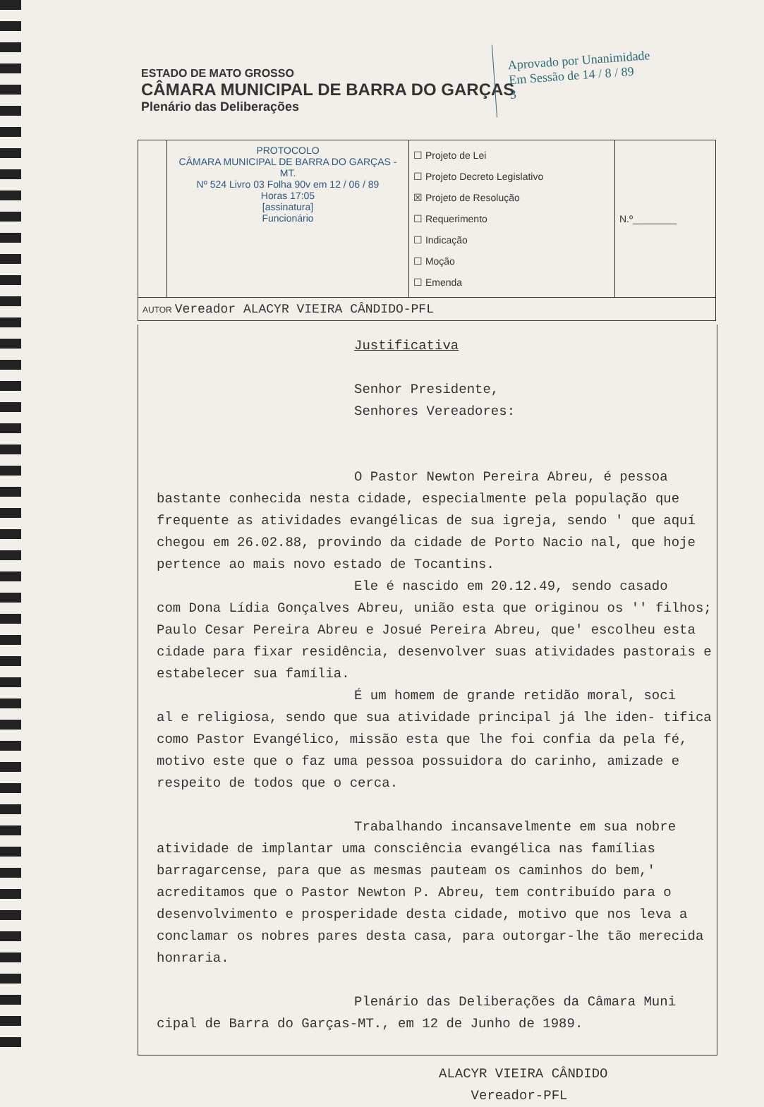ESTADO DE MATO GROSSO
CÂMARA MUNICIPAL DE BARRA DO GARÇAS
Plenário das Deliberações
Aprovado por Unanimidade
Em Sessão de 14 / 8 / 89
3
| | PROTOCOLO CÂMARA MUNICIPAL DE BARRA DO GARÇAS - MT. Nº 524 Livro 03 Folha 90v em 12 / 06 / 89 Horas 17:05 [assinatura] Funcionário | ☐ Projeto de Lei ☐ Projeto Decreto Legislativo ☒ Projeto de Resolução ☐ Requerimento ☐ Indicação ☐ Moção ☐ Emenda | N.º________ |
| AUTOR Vereador ALACYR VIEIRA CÂNDIDO-PFL | | | |
Justificativa
Senhor Presidente,
Senhores Vereadores:
O Pastor Newton Pereira Abreu, é pessoa
bastante conhecida nesta cidade, especialmente pela população que frequente as atividades evangélicas de sua igreja, sendo ' que aquí chegou em 26.02.88, provindo da cidade de Porto Nacio nal, que hoje pertence ao mais novo estado de Tocantins.
Ele é nascido em 20.12.49, sendo casado
com Dona Lídia Gonçalves Abreu, união esta que originou os '' filhos; Paulo Cesar Pereira Abreu e Josué Pereira Abreu, que' escolheu esta cidade para fixar residência, desenvolver suas atividades pastorais e estabelecer sua família.
É um homem de grande retidão moral, soci
al e religiosa, sendo que sua atividade principal já lhe iden- tifica como Pastor Evangélico, missão esta que lhe foi confia da pela fé, motivo este que o faz uma pessoa possuidora do carinho, amizade e respeito de todos que o cerca.
Trabalhando incansavelmente em sua nobre
atividade de implantar uma consciência evangélica nas famílias barragarcense, para que as mesmas pauteam os caminhos do bem,' acreditamos que o Pastor Newton P. Abreu, tem contribuído para o desenvolvimento e prosperidade desta cidade, motivo que nos leva a conclamar os nobres pares desta casa, para outorgar-lhe tão merecida honraria.
Plenário das Deliberações da Câmara Muni
cipal de Barra do Garças-MT., em 12 de Junho de 1989.
ALACYR VIEIRA CÂNDIDO
Vereador-PFL